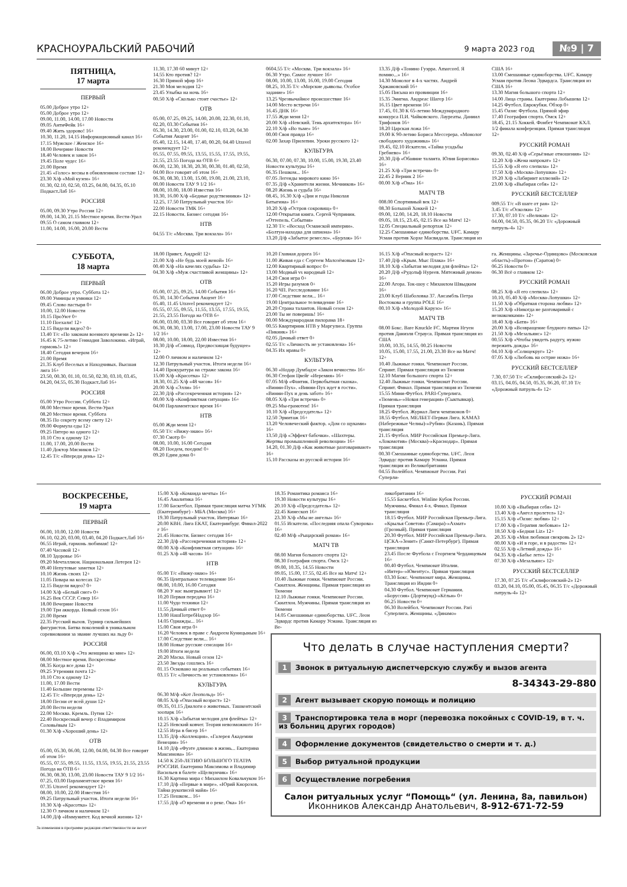КРАСНОУРАЛЬСКИЙ РАБОЧИЙ 9 марта 2023 год №9 | 7
ПЯТНИЦА,
17 марта
ПЕРВЫЙ
05.00 Доброе утро 12+
05.00 Доброе утро 12+
09.00, 11.00, 14.00, 17.00 Новости
09.05 АнтиФейк 16+
09.40 Жить здорово! 16+
10.30, 11.20, 14.15 Информационный канал 16+
17.15 Мужское / Женское 16+
18.00 Вечерние Новости
18.40 Человек и закон 16+
19.45 Поле чудес 16+
21.00 Время
21.45 «Голос» весны в обновленном составе 12+
23.30 Х/ф «Мой кузен» 16+
01.30, 02.10, 02.50, 03.25, 04.00, 04.35, 05.10 Подкаст.Лаб 16+
РОССИЯ
05.00, 09.30 Утро России 12+
09.00, 14.30, 21.15 Местное время. Вести-Урал
09.55 О самом главном 12+
11.00, 14.00, 16.00, 20.00 Вести
11.30, 17.30 60 минут 12+
14.55 Кто против? 12+
16.30 Прямой эфир 16+
21.30 Моя мелодия 12+
23.45 Улыбка на ночь 16+
00.50 Х/ф «Сколько стоит счастье» 12+
ОТВ
05.00, 07.25, 09.25, 14.00, 20.00, 22.30, 01.10, 02.20, 03.30 События 16+
05.30, 14.30, 23.00, 01.00, 02.10, 03.20, 04.30 События Акцент 16+
05.40, 12.15, 14.40, 17.40, 00.20, 04.40 Utravel рекомендует 12+
05.55, 07.55, 09.55, 13.55, 15.55, 17.55, 19.55, 21.55, 23.55 Погода на ОТВ 6+
06.00, 12.30, 18.30, 20.30, 00.30, 01.40, 02.50, 04.00 Все говорят об этом 16+
06.30, 08.30, 13.00, 15.00, 19.00, 21.00, 23.10, 00.00 Новости ТАУ 9 1/2 16+
08.00, 10.00, 18.00 Известия 16+
10.30, 16.00 Х/ф «Бедные родственники» 12+
12.25, 17.50 Патрульный участок 16+
22.00 Новости ТМК 16+
22.15 Новости. Бизнес сегодня 16+
НТВ
04.55 Т/с «Москва. Три вокзала» 16+
0604.55 Т/с «Москва. Три вокзала» 16+
06.30 Утро. Самое лучшее 16+
08.00, 10.00, 13.00, 16.00, 19.00 Сегодня
08.25, 10.35 Т/с «Морские дьяволы. Особое задание» 16+
13.25 Чрезвычайное происшествие 16+
14.00 Место встречи 16+
16.45 ДНК 16+
17.55 Жди меня 12+
20.00 Х/ф «Невский. Тень архитектора» 16+
22.10 Х/ф «Во тьме» 16+
00.00 Своя правда 16+
02.00 Захар Прилепин. Уроки русского 12+
КУЛЬТУРА
06.30, 07.00, 07.30, 10.00, 15.00, 19.30, 23.40 Новости культуры 16+
06.35 Пешком... 16+
07.05 Легенды мирового кино 16+
07.35 Д/ф «Хранители жизни. Мечников» 16+
08.20 Жизнь и судьба 16+
08.45, 16.30 Х/ф «Дни и годы Николая Батыгина» 16+
10.20 Х/ф «Остров сокровищ» 0+
12.00 Открытая книга. Сергей Чупринин. «Оттепель. События»
12.30 Т/с «Восход Османской империи». «Болтун-находка для шпиона» 16+
13.20 Д/ф «Забытое ремесло». «Бурлак» 16+
13.35 Д/ф «Тонино Гуэрра. Amarcord. Я помню...» 16+
14.30 Монолог в 4-х частях. Андрей Хржановский 16+
15.05 Письма из провинции 16+
15.35 Энигма. Андреас Шагер 16+
16.15 Цвет времени 16+
17.45, 01.30 К 65-летию Международного конкурса П.И. Чайковского. Лауреаты. Даниил Трифонов 16+
18.20 Царская ложа 16+
19.00 К 90-летию Бориса Мессерера. «Монолог свободного художника» 16+
19.45, 02.10 Искатели. «Тайна усадьбы Гребнево» 16+
20.30 Д/ф «Обаяние таланта. Юлия Борисова» 16+
21.25 Х/ф «Три встречи» 0+
22.45 2 Верник 2 16+
00.00 Х/ф «Она» 16+
МАТЧ ТВ
008.00 Спортивный век 12+
08.30 Большой Хоккей 12+
09.00, 12.00, 14.20, 18.10 Новости
09.05, 18.15, 23.45, 02.15 Все на Матч! 12+
12.05 Специальный репортаж 12+
12.25 Смешанные единоборства. UFC. Камару Усман против Хорхе Масвидаля. Трансляция из
США 16+
13.00 Смешанные единоборства. UFC. Камару Усман против Леона Эдвардса. Трансляция из США 16+
13.30 Магия большого спорта 12+
14.00 Лица страны. Екатерина Лобышева 12+
14.25 Футбол. Еврокубки. Обзор 0+
15.45 Оазис Футбола. Прямой эфир
17.40 География спорта. Омск 12+
18.45, 21.15 Хоккей. Фонбет Чемпионат КХЛ. 1/2 финала конференции. Прямая трансляция 12+
РУССКИЙ РОМАН
09.30, 02.40 Х/ф «Серьёзные отношения» 12+
12.20 Х/ф «Жена напрокат» 12+
15.55 Х/ф «Я его слепила» 12+
17.50 Х/ф «Москва-Лопушки» 12+
19.20 Х/ф «Лабиринт иллюзий» 12+
23.00 Х/ф «Выбирая себя» 12+
РУССКИЙ БЕСТСЕЛЛЕР
009.55 Т/с «В шаге от рая» 12+
3.45 Т/с «Осколки» 12+
17.30, 07.10 Т/с «Великая» 12+
04.00, 04.50, 05.35, 06.20 Т/с «Дорожный патруль-4» 12+
СУББОТА,
18 марта
ПЕРВЫЙ
06.00 Доброе утро. Суббота 12+
09.00 Умницы и умники 12+
09.45 Слово пастыря 0+
10.00, 12.00 Новости
10.15 ПроУют 0+
11.10 Поехали! 12+
12.15 Видели видео? 0+
13.40 Т/с «По законам военного времени 2» 12+
16.45 К 75-летию Геннадия Заволокина. «Играй, гармонь!» 12+
18.40 Сегодня вечером 16+
21.00 Время
21.35 Клуб Веселых и Находчивых. Высшая лига 16+
23.50, 00.30, 01.10, 01.50, 02.30, 03.10, 03.45, 04.20, 04.55, 05.30 Подкаст.Лаб 16+
РОССИЯ
05.00 Утро России. Суббота 12+
08.00 Местное время. Вести-Урал
08.20 Местное время. Суббота
08.35 По секрету всему свету 12+
09.00 Формула еды 12+
09.25 Пятеро на одного 12+
10.10 Сто к одному 12+
11.00, 17.00, 20.00 Вести
11.40 Доктор Мясников 12+
12.45 Т/с «Впереди день» 12+
18.00 Привет, Андрей! 12+
21.00 Х/ф «Не будь моей женой» 16+
00.40 Х/ф «На качелях судьбы» 12+
04.30 Х/ф «Муж счастливой женщины» 12+
ОТВ
05.00, 07.25, 09.25, 14.00 События 16+
05.30, 14.30 События Акцент 16+
05.40, 11.45 Utravel рекомендует 12+
05.55, 07.55, 09.55, 11.55, 13.55, 17.55, 19.55, 21.55, 23.55 Погода на ОТВ 6+
06.00, 03.00, 03.30 Все говорят об этом 16+
06.30, 08.30, 13.00, 17.00, 23.00 Новости ТАУ 9 1/2 16+
08.00, 10.00, 18.00, 22.00 Известия 16+
10.30 Д/ф «Совмод. Предвосхищая будущее» 12+
12.00 О личном и наличном 12+
12.30 Патрульный участок. Итоги недели 16+
14.40 Прокуратура на страже закона 16+
15.00 Х/ф «Красотка» 12+
18.30, 01.25 Х/ф «48 часов» 16+
20.00 Х/ф «Элли» 16+
22.30 Д/ф «Рассекреченная история» 12+
00.00 Х/ф «Конфликтная ситуация» 16+
04.00 Парламентское время 16+
НТВ
05.00 Жди меня 12+
05.50 Т/с «Вижу-знаю» 16+
07.30 Смотр 0+
08.00, 10.00, 16.00 Сегодня
08.20 Поедем, поедим! 0+
09.20 Едим дома 0+
10.20 Главная дорога 16+
11.00 Живая еда с Сергеем Малозёмовым 12+
12.00 Квартирный вопрос 0+
13.00 Модный vs народный 12+
14.20 Своя игра 0+
15.20 Игры разумов 0+
16.20 ЧП. Расследование 16+
17.00 Следствие вели... 16+
19.00 Центральное телевидение 16+
20.20 Страна талантов. Новый сезон 12+
23.00 Ты не поверишь! 16+
00.00 Международная пилорама 18+
00.55 Квартирник НТВ у Маргулиса. Группа «Пикник» 16+
02.05 Дачный ответ 0+
02.55 Т/с «Личность не установлена» 16+
04.35 Их нравы 0+
КУЛЬТУРА
06.30 «Нодар Думбадзе «Закон вечности» 16+
06.30 Стефан Цвейг «Иеремия» 16+
07.05 М/ф «Фантик. Первобытная сказка». «Винни-Пух». «Винни-Пух идет в гости». «Винни-Пух и день забот» 16+
08.05 Х/ф «Три встречи» 0+
09.25 Мы-грамотеи! 16+
10.10 Х/ф «Председатель» 12+
12.50 Эрмитаж 16+
13.20 Человеческий фактор. «Дом со щуками» 16+
13.50 Д/ф «Эффект бабочки». «Шахтеры. Жертвы промышленной революции» 16+
14.20, 01.30 Д/ф «Как животные разговаривают» 16+
15.10 Рассказы из русской истории 16+
16.15 Х/ф «Опасный возраст» 12+
17.40 Д/ф «Крым. Мыс Плака» 16+
18.10 Х/ф «Забытая мелодия для флейты» 12+
20.20 Д/ф «Рудольф Нуреев. Мятежный демон» 16+
22.00 Агора. Ток-шоу с Михаилом Швыдким 16+
23.00 Клуб Шаболовка 37. Ансамбль Петра Востокова и группа POLE 16+
00.10 Х/ф «Молодой Карузо» 16+
МАТЧ ТВ
08.00 Бокс. Bare Knuckle FC. Мартин Нгуен против Даниэля Страуса. Прямая трансляция из США
10.00, 10.35, 14.55, 00.25 Новости
10.05, 15.00, 17.55, 21.00, 23.30 Все на Матч! 12+
10.40 Лыжные гонки. Чемпионат России. Спринт. Прямая трансляция из Тюмени
12.10 Магия большого спорта 12+
12.40 Лыжные гонки. Чемпионат России. Спринт. Финал. Прямая трансляция из Тюмени
15.55 Мини-Футбол. PARI-Суперлига. «Тюмень»-»Новая генерация» (Сыктывкар). Прямая трансляция
18.25 Футбол. Журнал Лиги чемпионов 0+
18.55 Футбол. МЕЛБЕТ-Первая Лига. КАМАЗ (Набережные Челны)-»Рубин» (Казань). Прямая трансляция
21.15 Футбол. МИР Российская Премьер-Лига. «Локомотив» (Москва)-»Краснодар». Прямая трансляция
00.30 Смешанные единоборства. UFC. Леон Эдвардс против Камару Усмана. Прямая трансляция из Великобритании
04.55 Волейбол. Чемпионат России. Pari Суперли-
га. Женщины. «Заречье-Одинцово» (Московская область)-»Протон» (Саратов) 0+
06.25 Новости 0+
06.30 Всё о главном 12+
РУССКИЙ РОМАН
08.25 Х/ф «Я его слепила» 12+
10.10, 05.40 Х/ф «Москва-Лопушки» 12+
11.50 Х/ф «Обратная сторона любви» 12+
15.20 Х/ф «Никогда не разговаривай с незнакомками» 12+
18.40 Х/ф «Батя» 16+
20.00 Х/ф «Возвращение блудного папы» 12+
21.50 Х/ф «Мезальянс» 12+
00.55 Х/ф «Чтобы увидеть радугу, нужно пережить дождь» 16+
04.10 Х/ф «Солнцекруг» 12+
07.05 Х/ф «Любовь на острие ножа» 16+
РУССКИЙ БЕСТСЕЛЛЕР
7.30, 07.50 Т/с «Склифосовский-2» 12+
03.15, 04.05, 04.50, 05.35, 06.20, 07.10 Т/с «Дорожный патруль-4» 12+
ВОСКРЕСЕНЬЕ,
19 марта
ПЕРВЫЙ
06.00, 10.00, 12.00 Новости
06.10, 02.20, 03.00, 03.40, 04.20 Подкаст.Лаб 16+
06.55 Играй, гармонь любимая! 12+
07.40 Часовой 12+
08.10 Здоровье 16+
09.20 Мечталлион. Национальная Лотерея 12+
09.40 Непутевые заметки 12+
10.10 Жизнь своих 12+
11.05 Повара на колесах 12+
12.15 Видели видео? 0+
14.00 Х/ф «Белый снег» 0+
16.25 Век СССР. Север 16+
18.00 Вечерние Новости
19.00 Три аккорда. Новый сезон 16+
21.00 Время
22.35 Русский вызов. Турнир сильнейших фигуристов. Битва поколений в уникальном соревновании за звание лучших на льду 0+
РОССИЯ
06.00, 03.10 Х/ф «Эта женщина ко мне» 12+
08.00 Местное время. Воскресенье
08.35 Когда все дома 12+
09.25 Утренняя почта 12+
10.10 Сто к одному 12+
11.00, 17.00 Вести
11.40 Большие перемены 12+
12.45 Т/с «Впереди день» 12+
18.00 Песни от всей души 12+
20.00 Вести недели
22.00 Москва. Кремль. Путин 12+
22.40 Воскресный вечер с Владимиром Соловьёвым 12+
01.30 Х/ф «Хороший день» 12+
ОТВ
05.00, 05.30, 06.00, 12.00, 04.00, 04.30 Все говорят об этом 16+
05.55, 07.55, 09.55, 11.55, 13.55, 19.55, 21.55, 23.55 Погода на ОТВ 6+
06.30, 08.30, 13.00, 23.00 Новости ТАУ 9 1/2 16+
07.25, 03.00 Парламентское время 16+
07.35 Utravel рекомендует 12+
08.00, 10.00, 22.00 Известия 16+
09.25 Патрульный участок. Итоги недели 16+
10.30 Х/ф «Красотка» 12+
12.30 О личном и наличном 12+
14.00 Д/ф «Иммунитет. Код вечной жизни» 12+
15.00 Х/ф «Команда мечты» 16+
16.45 Аналитика 16+
17.00 Баскетбол. Прямая трансляция матча УГМК (Екатеринбург) - МБА (Москва) 16+
19.30 Патрульный участок. Интервью 16+
20.00 КВН. Лига ЕКАТ, Екатеринбург. Финал-2022 г 16+
21.45 Новости. Бизнес сегодня 16+
22.30 Д/ф «Рассекреченная история» 12+
00.00 Х/ф «Конфликтная ситуация» 16+
01.25 Х/ф «48 часов» 16+
НТВ
05.00 Т/с «Вижу-знаю» 16+
06.35 Центральное телевидение 16+
08.00, 10.00, 16.00 Сегодня
08.20 У нас выигрывают! 12+
10.20 Первая передача 16+
11.00 Чудо техники 12+
11.55 Дачный ответ 0+
13.00 НашПотребНадзор 16+
14.05 Однажды... 16+
15.00 Своя игра 0+
16.20 Человек в праве с Андреем Куницыным 16+
17.00 Следствие вели... 16+
18.00 Новые русские сенсации 16+
19.00 Итоги недели
20.20 Маска. Новый сезон 12+
23.50 Звезды сошлись 16+
01.15 Основано на реальных событиях 16+
03.15 Т/с «Личность не установлена» 16+
КУЛЬТУРА
06.30 М/ф «Кот Леопольд» 16+
08.05 Х/ф «Опасный возраст» 12+
09.35, 01.15 Диалоги о животных. Ташкентский зоопарк 16+
10.15 Х/ф «Забытая мелодия для флейты» 12+
12.25 Невский ковчег. Теория невозможного 16+
12.55 Игра в бисер 16+
13.35 Д/ф «Коллекция». «Галерея Академии Венеции» 16+
14.10 Д/ф «Фуэте длиною в жизнь... Екатерина Максимова» 16+
14.50 К 250-ЛЕТИЮ БОЛЬШОГО ТЕАТРА РОССИИ. Екатерина Максимова и Владимир Васильев в балете «Щелкунчик» 16+
16.30 Картина мира с Михаилом Ковальчуком 16+
17.10 Д/ф «Первые в мире». «Юрий Кнорозов. Тайна рукописей майя» 16+
17.25 Пешком... 16+
17.55 Д/ф «О времени и о реке. Ока» 16+
18.35 Романтика романса 16+
19.30 Новости культуры 16+
20.10 Х/ф «Председатель» 12+
22.45 Кинескоп 16+
23.30 Х/ф «Мы не ангелы» 16+
01.55 Искатели. «Последняя опала Суворова» 16+
02.40 М/ф «Рыцарский роман» 16+
МАТЧ ТВ
08.00 Магия большого спорта 12+
08.30 География спорта. Омск 12+
09.00, 10.35, 14.55 Новости
09.05, 15.00, 17.55, 02.45 Все на Матч! 12+
10.40 Лыжные гонки. Чемпионат России. Скиатлон. Женщины. Прямая трансляция из Тюмени
12.10 Лыжные гонки. Чемпионат России. Скиатлон. Мужчины. Прямая трансляция из Тюмени
14.05 Смешанные единоборства. UFC. Леон Эдвардс против Камару Усмана. Трансляция из Ве-
ликобритании 16+
15.55 Баскетбол. Winline Кубок России. Мужчины. Финал 4-х. Финал. Прямая трансляция
18.15 Футбол. МИР Российская Премьер-Лига. «Крылья Советов» (Самара)-»Ахмат» (Грозный). Прямая трансляция
20.30 Футбол. МИР Российская Премьер-Лига. ЦСКА-»Зенит» (Санкт-Петербург). Прямая трансляция
23.45 После Футбола с Георгием Черданцевым 16+
00.40 Футбол. Чемпионат Италии. «Интер»-»Ювентус». Прямая трансляция
03.30 Бокс. Чемпионат мира. Женщины. Трансляция из Индии 0+
04.30 Футбол. Чемпионат Германии. «Боруссия» (Дортмунд)-»Кёльн» 0+
06.25 Новости 0+
06.30 Волейбол. Чемпионат России. Pari Суперлига. Женщины. «Динамо»
РУССКИЙ РОМАН
10.00 Х/ф «Выбирая себя» 12+
13.40 Х/ф «Ангел пролетел» 12+
15.15 Х/ф «Оазис любви» 12+
17.00 Х/ф «Терапия любовью» 12+
18.50 Х/ф «Бедная Liz» 12+
20.35 Х/ф «Моя любимая свекровь 2» 12+
00.00 Х/ф «И в горе, и в радости» 12+
02.55 Х/ф «Летний дождь» 16+
04.35 Х/ф «Бабье лето» 12+
07.30 Х/ф «Мезальянс» 12+
РУССКИЙ БЕСТСЕЛЛЕР
17.30, 07.25 Т/с «Склифосовский-2» 12+
03.20, 04.10, 05.00, 05.45, 06.35 Т/с «Дорожный патруль-4» 12+
Что делать в случае наступления смерти?
1 Звонок в ритуальную диспетчерскую службу и вызов агента
8-34343-29-880
2 Агент вызывает скорую помощь и полицию
3 Транспортировка тела в морг (перевозка покойных с COVID-19, в т. ч. из больниц других городов)
4 Оформление документов (свидетельство о смерти и т. д.)
5 Выбор ритуальной продукции
6 Осуществление погребения
Салон ритуальных услуг “Помощь“ (ул. Ленина, 8а, павильон)
Иконников Александр Анатольевич, 8-912-671-72-59
За изменения в программе редакция ответственности не несет